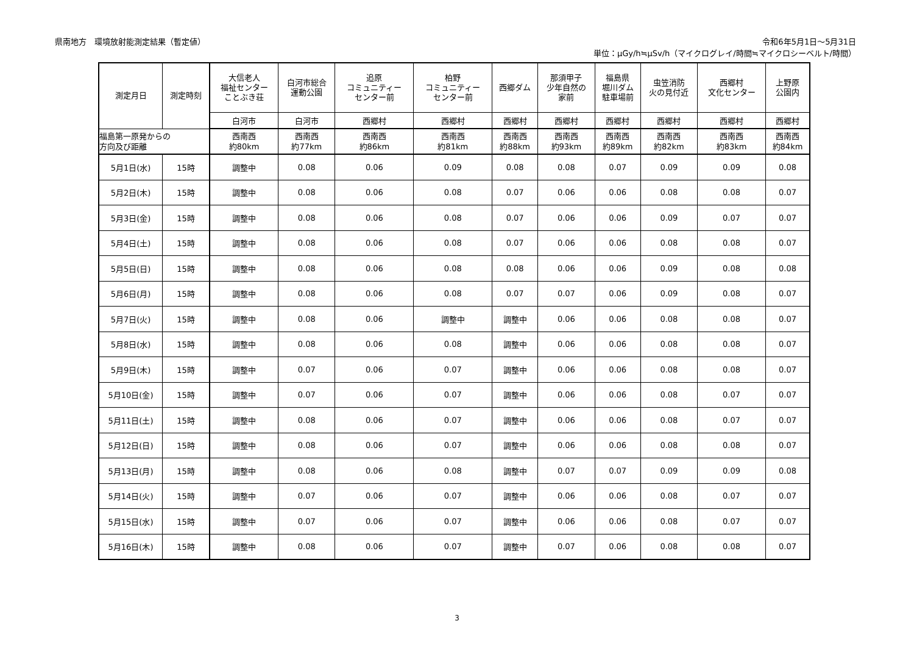県南地方　環境放射能測定結果（暫定値）
令和6年5月1日～5月31日
単位：μGy/h≒μSv/h（マイクログレイ/時間≒マイクロシーベルト/時間）
| 測定月日 | 測定時刻 | 大信老人 福祉センター ことぶき荘 | 白河市総合 運動公園 | 追原 コミュニティー センター前 | 柏野 コミュニティー センター前 | 西郷ダム | 那須甲子 少年自然の 家前 | 福島県 堀川ダム 駐車場前 | 虫笠消防 火の見付近 | 西郷村 文化センター | 上野原 公園内 |
| --- | --- | --- | --- | --- | --- | --- | --- | --- | --- | --- | --- |
| | | 白河市 | 白河市 | 西郷村 | 西郷村 | 西郷村 | 西郷村 | 西郷村 | 西郷村 | 西郷村 | 西郷村 |
| 福島第一原発からの 方向及び距離 | | 西南西 約80km | 西南西 約77km | 西南西 約86km | 西南西 約81km | 西南西 約88km | 西南西 約93km | 西南西 約89km | 西南西 約82km | 西南西 約83km | 西南西 約84km |
| 5月1日(水) | 15時 | 調整中 | 0.08 | 0.06 | 0.09 | 0.08 | 0.08 | 0.07 | 0.09 | 0.09 | 0.08 |
| 5月2日(木) | 15時 | 調整中 | 0.08 | 0.06 | 0.08 | 0.07 | 0.06 | 0.06 | 0.08 | 0.08 | 0.07 |
| 5月3日(金) | 15時 | 調整中 | 0.08 | 0.06 | 0.08 | 0.07 | 0.06 | 0.06 | 0.09 | 0.07 | 0.07 |
| 5月4日(土) | 15時 | 調整中 | 0.08 | 0.06 | 0.08 | 0.07 | 0.06 | 0.06 | 0.08 | 0.08 | 0.07 |
| 5月5日(日) | 15時 | 調整中 | 0.08 | 0.06 | 0.08 | 0.08 | 0.06 | 0.06 | 0.09 | 0.08 | 0.08 |
| 5月6日(月) | 15時 | 調整中 | 0.08 | 0.06 | 0.08 | 0.07 | 0.07 | 0.06 | 0.09 | 0.08 | 0.07 |
| 5月7日(火) | 15時 | 調整中 | 0.08 | 0.06 | 調整中 | 調整中 | 0.06 | 0.06 | 0.08 | 0.08 | 0.07 |
| 5月8日(水) | 15時 | 調整中 | 0.08 | 0.06 | 0.08 | 調整中 | 0.06 | 0.06 | 0.08 | 0.08 | 0.07 |
| 5月9日(木) | 15時 | 調整中 | 0.07 | 0.06 | 0.07 | 調整中 | 0.06 | 0.06 | 0.08 | 0.08 | 0.07 |
| 5月10日(金) | 15時 | 調整中 | 0.07 | 0.06 | 0.07 | 調整中 | 0.06 | 0.06 | 0.08 | 0.07 | 0.07 |
| 5月11日(土) | 15時 | 調整中 | 0.08 | 0.06 | 0.07 | 調整中 | 0.06 | 0.06 | 0.08 | 0.07 | 0.07 |
| 5月12日(日) | 15時 | 調整中 | 0.08 | 0.06 | 0.07 | 調整中 | 0.06 | 0.06 | 0.08 | 0.08 | 0.07 |
| 5月13日(月) | 15時 | 調整中 | 0.08 | 0.06 | 0.08 | 調整中 | 0.07 | 0.07 | 0.09 | 0.09 | 0.08 |
| 5月14日(火) | 15時 | 調整中 | 0.07 | 0.06 | 0.07 | 調整中 | 0.06 | 0.06 | 0.08 | 0.07 | 0.07 |
| 5月15日(水) | 15時 | 調整中 | 0.07 | 0.06 | 0.07 | 調整中 | 0.06 | 0.06 | 0.08 | 0.07 | 0.07 |
| 5月16日(木) | 15時 | 調整中 | 0.08 | 0.06 | 0.07 | 調整中 | 0.07 | 0.06 | 0.08 | 0.08 | 0.07 |
3